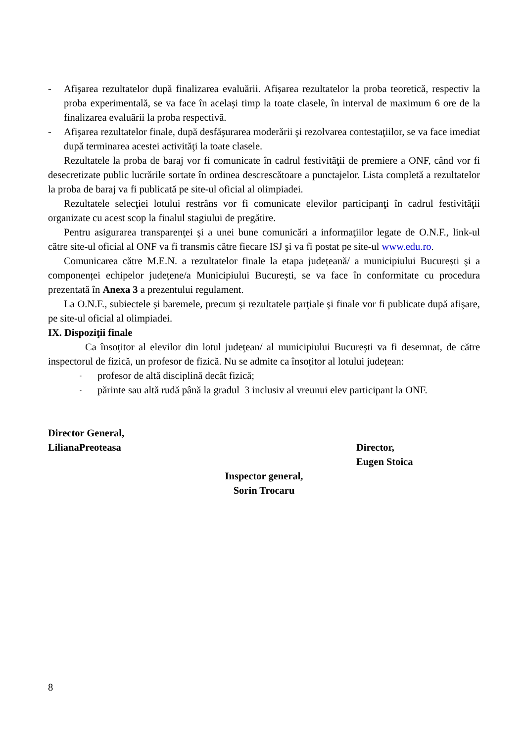- Afişarea rezultatelor după finalizarea evaluării. Afișarea rezultatelor la proba teoretică, respectiv la proba experimentală, se va face în acelaşi timp la toate clasele, în interval de maximum 6 ore de la finalizarea evaluării la proba respectivă.
- Afişarea rezultatelor finale, după desfăşurarea moderării şi rezolvarea contestaţiilor, se va face imediat după terminarea acestei activităţi la toate clasele.
Rezultatele la proba de baraj vor fi comunicate în cadrul festivităţii de premiere a ONF, când vor fi desecretizate public lucrările sortate în ordinea descrescătoare a punctajelor. Lista completă a rezultatelor la proba de baraj va fi publicată pe site-ul oficial al olimpiadei.
Rezultatele selecţiei lotului restrâns vor fi comunicate elevilor participanţi în cadrul festivităţii organizate cu acest scop la finalul stagiului de pregătire.
Pentru asigurarea transparenţei şi a unei bune comunicări a informaţiilor legate de O.N.F., link-ul către site-ul oficial al ONF va fi transmis către fiecare ISJ şi va fi postat pe site-ul www.edu.ro.
Comunicarea către M.E.N. a rezultatelor finale la etapa județeană/ a municipiului București şi a componenței echipelor județene/a Municipiului București, se va face în conformitate cu procedura prezentată în Anexa 3 a prezentului regulament.
La O.N.F., subiectele şi baremele, precum şi rezultatele parţiale şi finale vor fi publicate după afişare, pe site-ul oficial al olimpiadei.
IX. Dispoziţii finale
Ca însoţitor al elevilor din lotul judeţean/ al municipiului Bucureşti va fi desemnat, de către inspectorul de fizică, un profesor de fizică. Nu se admite ca însoțitor al lotului județean:
-
profesor de altă disciplină decât fizică;
-
părinte sau altă rudă până la gradul 3 inclusiv al vreunui elev participant la ONF.
Director General,
LilianaPreoteasa
Director,
Eugen Stoica
Inspector general,
Sorin Trocaru
8